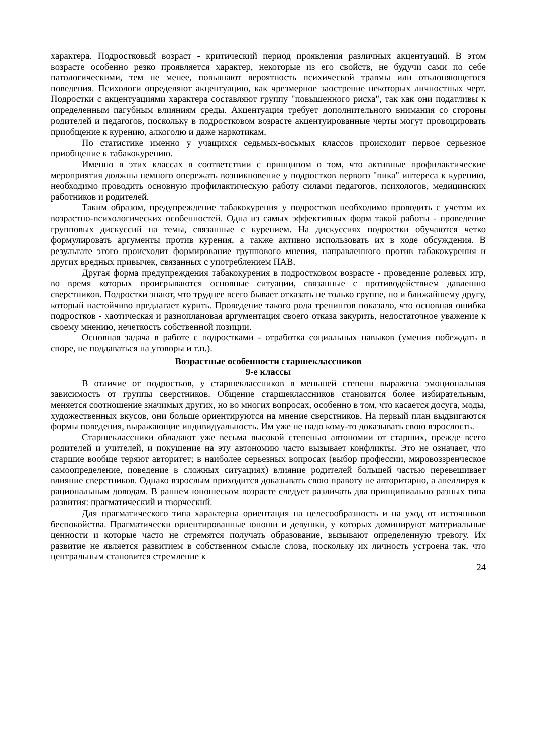характера. Подростковый возраст - критический период проявления различных акцентуаций. В этом возрасте особенно резко проявляется характер, некоторые из его свойств, не будучи сами по себе патологическими, тем не менее, повышают вероятность психической травмы или отклоняющегося поведения. Психологи определяют акцентуацию, как чрезмерное заострение некоторых личностных черт. Подростки с акцентуациями характера составляют группу "повышенного риска", так как они податливы к определенным пагубным влияниям среды. Акцентуация требует дополнительного внимания со стороны родителей и педагогов, поскольку в подростковом возрасте акцентуированные черты могут провоцировать приобщение к курению, алкоголю и даже наркотикам.
По статистике именно у учащихся седьмых-восьмых классов происходит первое серьезное приобщение к табакокурению.
Именно в этих классах в соответствии с принципом о том, что активные профилактические мероприятия должны немного опережать возникновение у подростков первого "пика" интереса к курению, необходимо проводить основную профилактическую работу силами педагогов, психологов, медицинских работников и родителей.
Таким образом, предупреждение табакокурения у подростков необходимо проводить с учетом их возрастно-психологических особенностей. Одна из самых эффективных форм такой работы - проведение групповых дискуссий на темы, связанные с курением. На дискуссиях подростки обучаются четко формулировать аргументы против курения, а также активно использовать их в ходе обсуждения. В результате этого происходит формирование группового мнения, направленного против табакокурения и других вредных привычек, связанных с употреблением ПАВ.
Другая форма предупреждения табакокурения в подростковом возрасте - проведение ролевых игр, во время которых проигрываются основные ситуации, связанные с противодействием давлению сверстников. Подростки знают, что труднее всего бывает отказать не только группе, но и ближайшему другу, который настойчиво предлагает курить. Проведение такого рода тренингов показало, что основная ошибка подростков - хаотическая и разноплановая аргументация своего отказа закурить, недостаточное уважение к своему мнению, нечеткость собственной позиции.
Основная задача в работе с подростками - отработка социальных навыков (умения побеждать в споре, не поддаваться на уговоры и т.п.).
Возрастные особенности старшеклассников
9-е классы
В отличие от подростков, у старшеклассников в меньшей степени выражена эмоциональная зависимость от группы сверстников. Общение старшеклассников становится более избирательным, меняется соотношение значимых других, но во многих вопросах, особенно в том, что касается досуга, моды, художественных вкусов, они больше ориентируются на мнение сверстников. На первый план выдвигаются формы поведения, выражающие индивидуальность. Им уже не надо кому-то доказывать свою взрослость.
Старшеклассники обладают уже весьма высокой степенью автономии от старших, прежде всего родителей и учителей, и покушение на эту автономию часто вызывает конфликты. Это не означает, что старшие вообще теряют авторитет; в наиболее серьезных вопросах (выбор профессии, мировоззренческое самоопределение, поведение в сложных ситуациях) влияние родителей большей частью перевешивает влияние сверстников. Однако взрослым приходится доказывать свою правоту не авторитарно, а апеллируя к рациональным доводам. В раннем юношеском возрасте следует различать два принципиально разных типа развития: прагматический и творческий.
Для прагматического типа характерна ориентация на целесообразность и на уход от источников беспокойства. Прагматически ориентированные юноши и девушки, у которых доминируют материальные ценности и которые часто не стремятся получать образование, вызывают определенную тревогу. Их развитие не является развитием в собственном смысле слова, поскольку их личность устроена так, что центральным становится стремление к
24